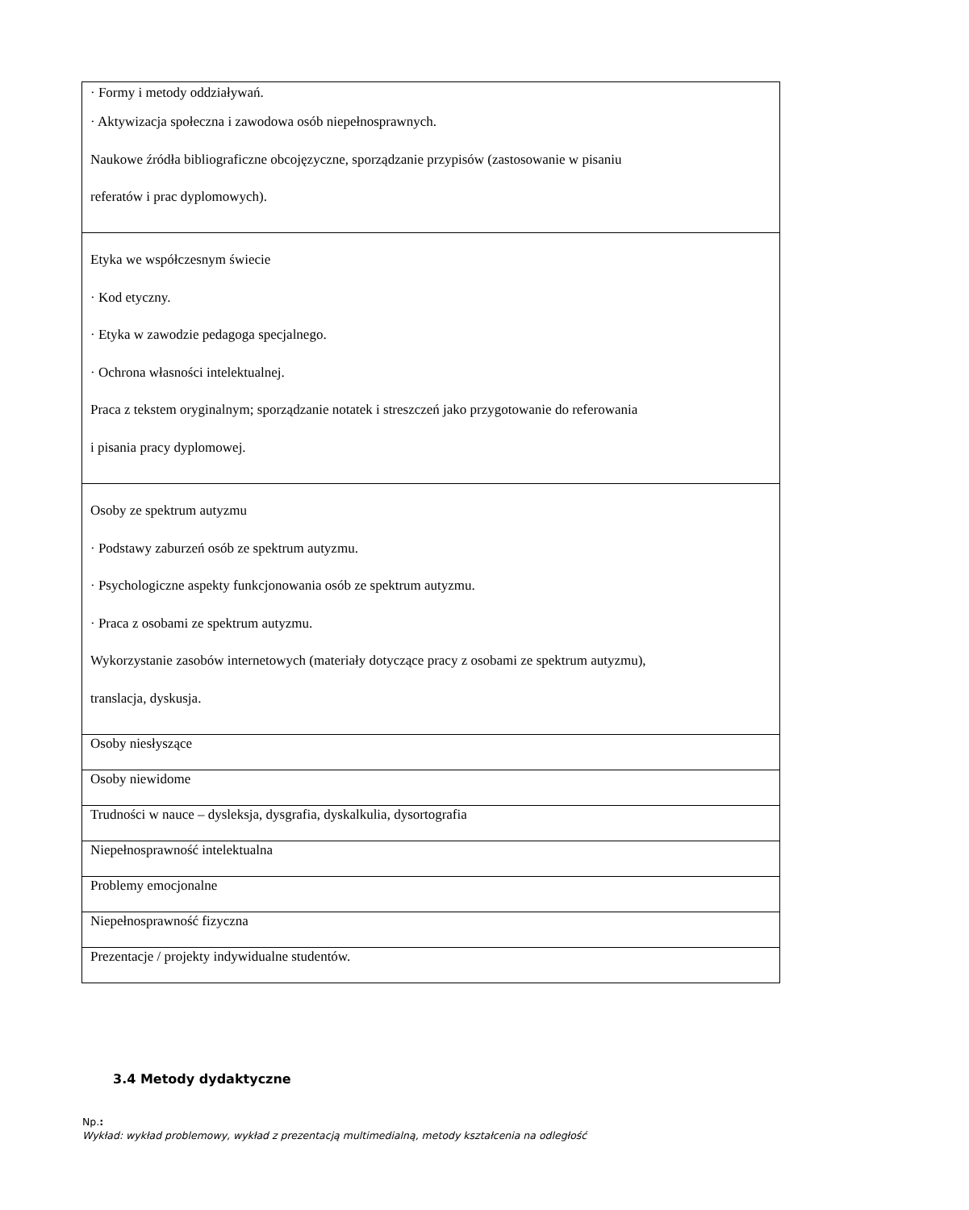| · Formy i metody oddziaływań. · Aktywizacja społeczna i zawodowa osób niepełnosprawnych. Naukowe źródła bibliograficzne obcojęzyczne, sporządzanie przypisów (zastosowanie w pisaniu referatów i prac dyplomowych). |
| Etyka we współczesnym świecie · Kod etyczny. · Etyka w zawodzie pedagoga specjalnego. · Ochrona własności intelektualnej. Praca z tekstem oryginalnym; sporządzanie notatek i streszczeń jako przygotowanie do referowania i pisania pracy dyplomowej. |
| Osoby ze spektrum autyzmu · Podstawy zaburzeń osób ze spektrum autyzmu. · Psychologiczne aspekty funkcjonowania osób ze spektrum autyzmu. · Praca z osobami ze spektrum autyzmu. Wykorzystanie zasobów internetowych (materiały dotyczące pracy z osobami ze spektrum autyzmu), translacja, dyskusja. |
| Osoby niesłyszące |
| Osoby niewidome |
| Trudności w nauce – dysleksja, dysgrafia, dyskalkulia, dysortografia |
| Niepełnosprawność intelektualna |
| Problemy emocjonalne |
| Niepełnosprawność fizyczna |
| Prezentacje / projekty indywidualne studentów. |
3.4 Metody dydaktyczne
Np.:
Wykład: wykład problemowy, wykład z prezentacją multimedialną, metody kształcenia na odległość